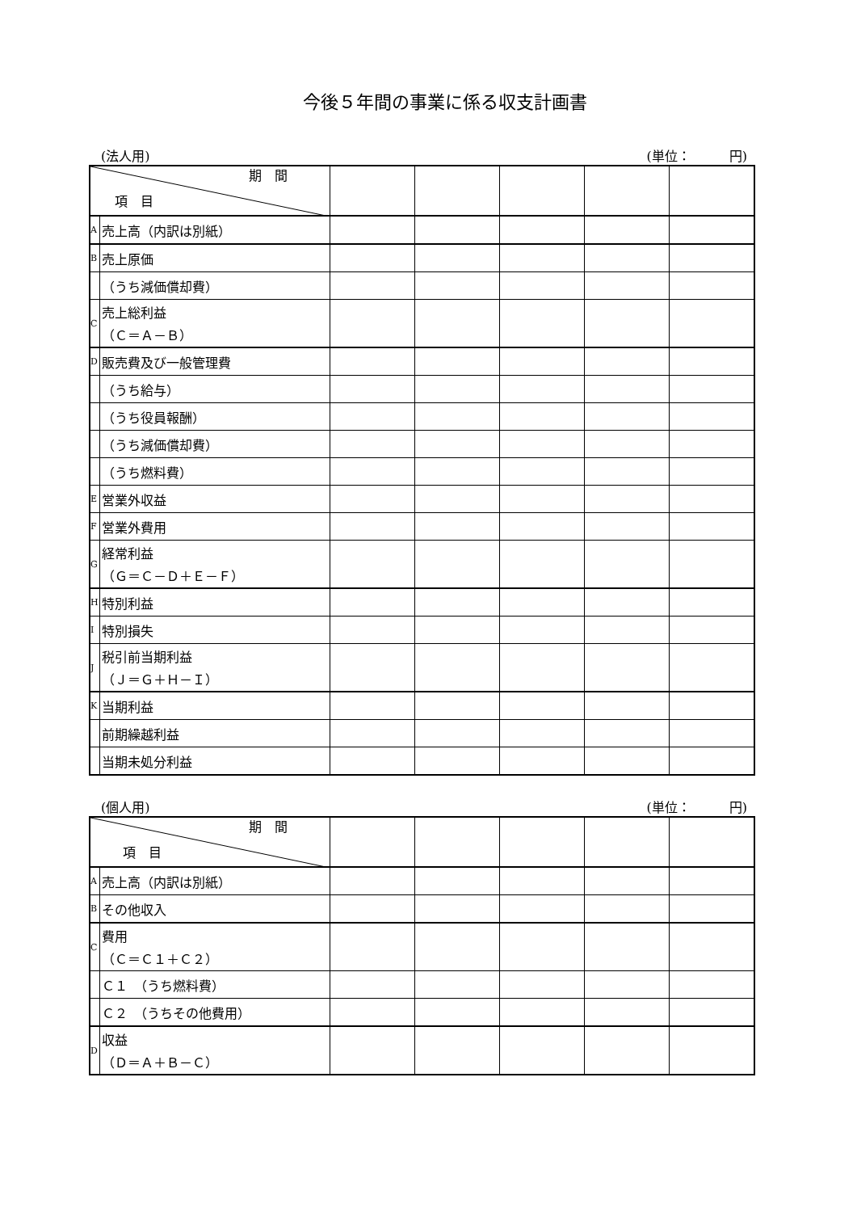今後５年間の事業に係る収支計画書
(法人用) (単位：　　　円)
| 期 間 項 目 | | | | | | |
| A | 売上高（内訳は別紙） | | | | | |
| B | 売上原価 | | | | | |
| | （うち減価償却費） | | | | | |
| C | 売上総利益 （Ｃ＝Ａ－Ｂ） | | | | | |
| D | 販売費及び一般管理費 | | | | | |
| | （うち給与） | | | | | |
| | （うち役員報酬） | | | | | |
| | （うち減価償却費） | | | | | |
| | （うち燃料費） | | | | | |
| E | 営業外収益 | | | | | |
| F | 営業外費用 | | | | | |
| G | 経常利益 （Ｇ＝Ｃ－Ｄ＋Ｅ－Ｆ） | | | | | |
| H | 特別利益 | | | | | |
| I | 特別損失 | | | | | |
| J | 税引前当期利益 （Ｊ＝Ｇ＋Ｈ－Ｉ） | | | | | |
| K | 当期利益 | | | | | |
| | 前期繰越利益 | | | | | |
| | 当期未処分利益 | | | | | |
(個人用) (単位：　　　円)
| 期 間 項 目 | | | | | | |
| A | 売上高（内訳は別紙） | | | | | |
| B | その他収入 | | | | | |
| C | 費用 （Ｃ＝Ｃ１＋Ｃ２） | | | | | |
| | Ｃ１ （うち燃料費） | | | | | |
| | Ｃ２ （うちその他費用） | | | | | |
| D | 収益 （Ｄ＝Ａ＋Ｂ－Ｃ） | | | | | |